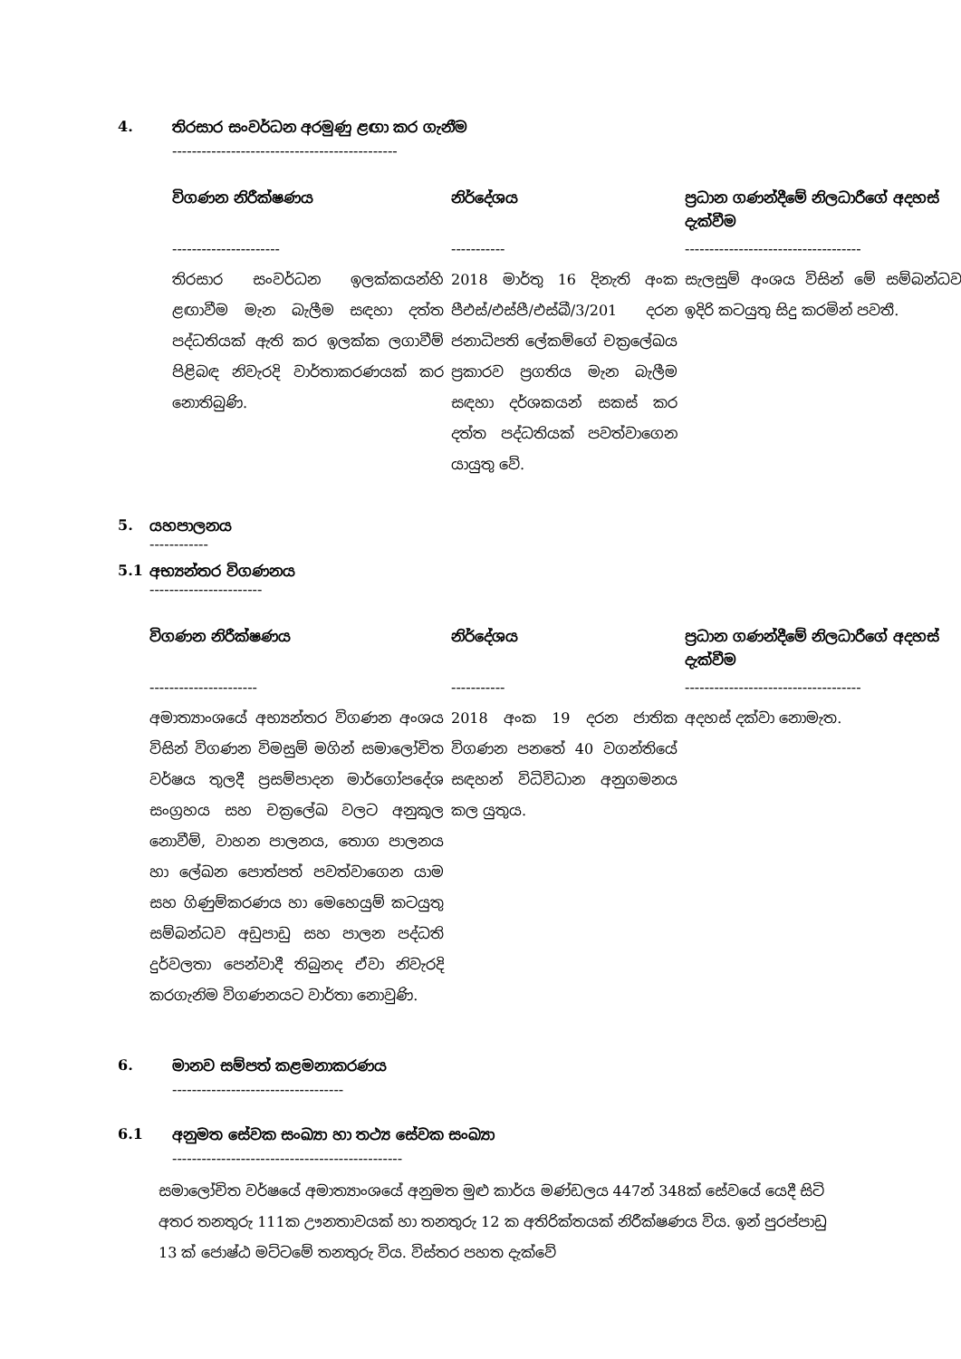4. තිරසාර සංවර්ධන අරමුණු ළඟා කර ගැනීම
----------------------------------------------
| විගණන නිරීක්ෂණය | නිර්දේශය | ප්‍රධාන ගණන්දීමේ නිලධාරීගේ අදහස් දැක්වීම |
| --- | --- | --- |
| ---------------------- | ----------- | ------------------------------------ |
| තිරසාර සංවර්ධන ඉලක්කයන්හි ළඟාවීම මැන බැලීම සඳහා දත්ත පද්ධතියක් ඇති කර ඉලක්ක ලගාවීම් පිළිබඳ නිවැරදි වාර්තාකරණයක් කර නොතිබුණි. | 2018 මාර්තු 16 දිනැති අංක පීඑස්/එස්පී/එස්බී/3/201 දරන ජනාධිපති ලේකම්ගේ චක්‍රලේඛය ප්‍රකාරව ප්‍රගතිය මැන බැලීම සඳහා දර්ශකයන් සකස් කර දත්ත පද්ධතියක් පවත්වාගෙන යායුතු වේ. | සැලසුම් අංශය විසින් මේ සම්බන්ධව ඉදිරි කටයුතු සිදු කරමින් පවතී. |
5. යහපාලනය
------------
5.1 අභ්‍යන්තර විගණනය
-----------------------
| විගණන නිරීක්ෂණය | නිර්දේශය | ප්‍රධාන ගණන්දීමේ නිලධාරීගේ අදහස් දැක්වීම |
| --- | --- | --- |
| ---------------------- | ----------- | ------------------------------------ |
| අමාත්‍යාංශයේ අභ්‍යන්තර විගණන අංශය විසින් විගණන විමසුම් මගින් සමාලෝචිත වර්ෂය තුලදී ප්‍රසම්පාදන මාර්ගෝපදේශ සංග්‍රහය සහ චක්‍රලේඛ වලට අනුකූල නොවීම්, වාහන පාලනය, තොග පාලනය හා ලේඛන පොත්පත් පවත්වාගෙන යාම සහ ගිණුම්කරණය හා මෙහෙයුම් කටයුතු සම්බන්ධව අඩුපාඩු සහ පාලන පද්ධති දුර්වලතා පෙන්වාදී තිබුනද ඒවා නිවැරදි කරගැනිම විගණනයට වාර්තා නොවුණි. | 2018 අංක 19 දරන ජාතික විගණන පනතේ 40 වගන්තියේ සඳහන් විධිවිධාන අනුගමනය කල යුතුය. | අදහස් දක්වා නොමැත. |
6. මානව සම්පත් කළමනාකරණය
-----------------------------------
6.1 අනුමත සේවක සංඛ්‍යා හා තථ්‍ය සේවක සංඛ්‍යා
-----------------------------------------------
සමාලෝචිත වර්ෂයේ අමාත්‍යාංශයේ අනුමත මුළු කාර්ය මණ්ඩලය 447න් 348ක් සේවයේ යෙදී සිටි අතර තනතුරු 111ක ඌනතාවයක් හා තනතුරු 12 ක අතිරික්තයක් නිරීක්ෂණය විය. ඉන් පුරප්පාඩු 13 ක් ජොෂ්ඨ මට්ටමේ තනතුරු විය. විස්තර පහත දැක්වේ